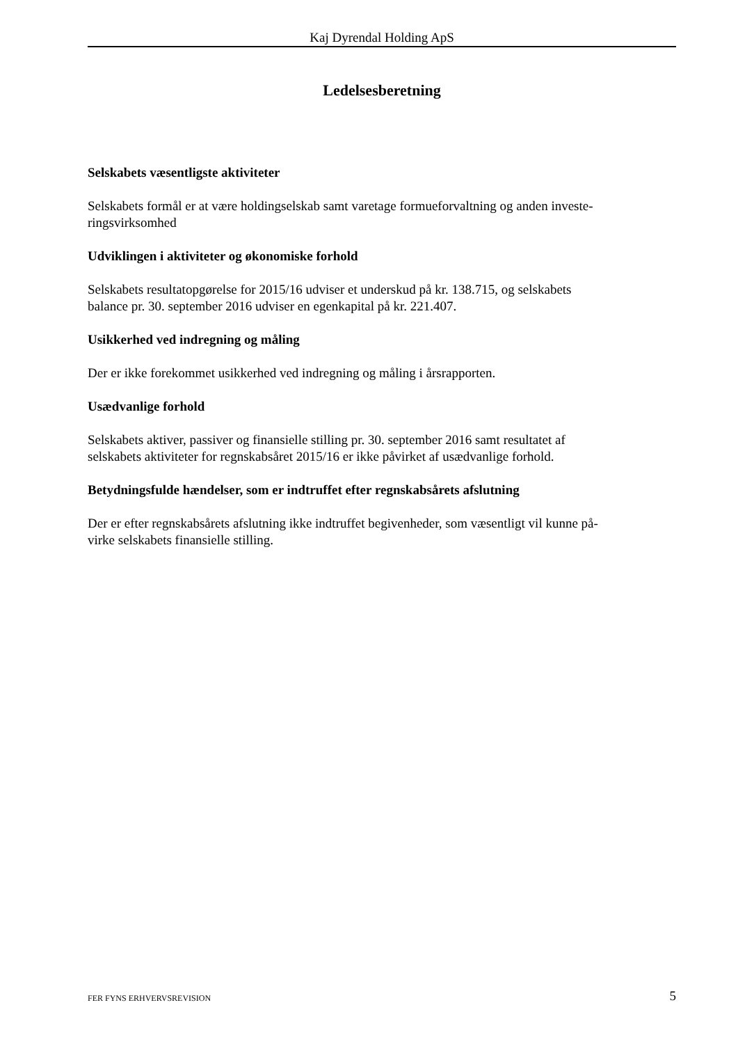Kaj Dyrendal Holding ApS
Ledelsesberetning
Selskabets væsentligste aktiviteter
Selskabets formål er at være holdingselskab samt varetage formueforvaltning og anden investe-
ringsvirksomhed
Udviklingen i aktiviteter og økonomiske forhold
Selskabets resultatopgørelse for 2015/16 udviser et underskud på kr. 138.715, og selskabets
balance pr. 30. september 2016 udviser en egenkapital på kr. 221.407.
Usikkerhed ved indregning og måling
Der er ikke forekommet usikkerhed ved indregning og måling i årsrapporten.
Usædvanlige forhold
Selskabets aktiver, passiver og finansielle stilling pr. 30. september 2016 samt resultatet af
selskabets aktiviteter for regnskabsåret 2015/16 er ikke påvirket af usædvanlige forhold.
Betydningsfulde hændelser, som er indtruffet efter regnskabsårets afslutning
Der er efter regnskabsårets afslutning ikke indtruffet begivenheder, som væsentligt vil kunne på-
virke selskabets finansielle stilling.
FER FYNS ERHVERVSREVISION 5